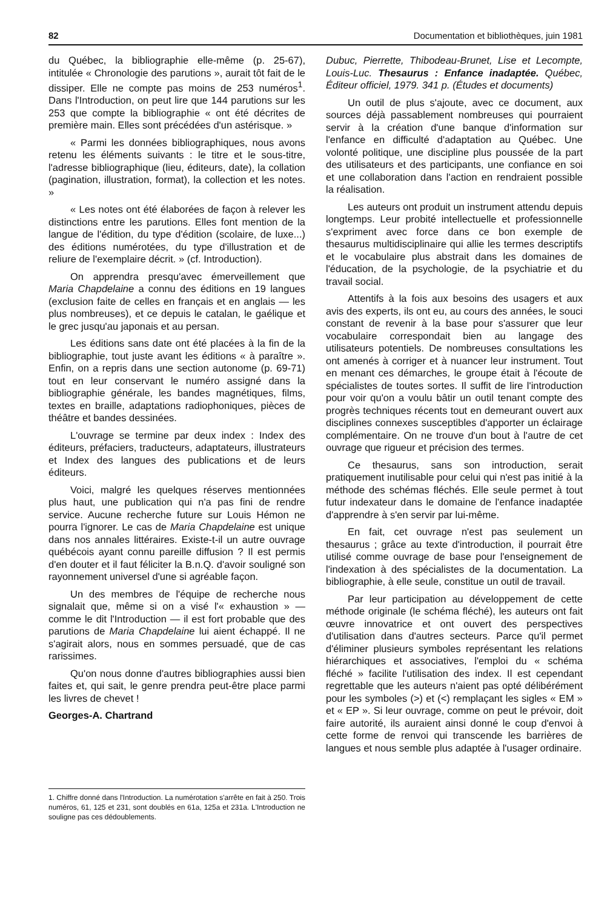82 Documentation et bibliothèques, juin 1981
du Québec, la bibliographie elle-même (p. 25-67), intitulée « Chronologie des parutions », aurait tôt fait de le dissiper. Elle ne compte pas moins de 253 numéros<sup>1</sup>. Dans l'Introduction, on peut lire que 144 parutions sur les 253 que compte la bibliographie « ont été décrites de première main. Elles sont précédées d'un astérisque. »
« Parmi les données bibliographiques, nous avons retenu les éléments suivants : le titre et le sous-titre, l'adresse bibliographique (lieu, éditeurs, date), la collation (pagination, illustration, format), la collection et les notes. »
« Les notes ont été élaborées de façon à relever les distinctions entre les parutions. Elles font mention de la langue de l'édition, du type d'édition (scolaire, de luxe...) des éditions numérotées, du type d'illustration et de reliure de l'exemplaire décrit. » (cf. Introduction).
On apprendra presqu'avec émerveillement que Maria Chapdelaine a connu des éditions en 19 langues (exclusion faite de celles en français et en anglais — les plus nombreuses), et ce depuis le catalan, le gaélique et le grec jusqu'au japonais et au persan.
Les éditions sans date ont été placées à la fin de la bibliographie, tout juste avant les éditions « à paraître ». Enfin, on a repris dans une section autonome (p. 69-71) tout en leur conservant le numéro assigné dans la bibliographie générale, les bandes magnétiques, films, textes en braille, adaptations radiophoniques, pièces de théâtre et bandes dessinées.
L'ouvrage se termine par deux index : Index des éditeurs, préfaciers, traducteurs, adaptateurs, illustrateurs et Index des langues des publications et de leurs éditeurs.
Voici, malgré les quelques réserves mentionnées plus haut, une publication qui n'a pas fini de rendre service. Aucune recherche future sur Louis Hémon ne pourra l'ignorer. Le cas de Maria Chapdelaine est unique dans nos annales littéraires. Existe-t-il un autre ouvrage québécois ayant connu pareille diffusion ? Il est permis d'en douter et il faut féliciter la B.n.Q. d'avoir souligné son rayonnement universel d'une si agréable façon.
Un des membres de l'équipe de recherche nous signalait que, même si on a visé l'« exhaustion » — comme le dit l'Introduction — il est fort probable que des parutions de Maria Chapdelaine lui aient échappé. Il ne s'agirait alors, nous en sommes persuadé, que de cas rarissimes.
Qu'on nous donne d'autres bibliographies aussi bien faites et, qui sait, le genre prendra peut-être place parmi les livres de chevet !
Georges-A. Chartrand
1. Chiffre donné dans l'Introduction. La numérotation s'arrête en fait à 250. Trois numéros, 61, 125 et 231, sont doublés en 61a, 125a et 231a. L'Introduction ne souligne pas ces dédoublements.
Dubuc, Pierrette, Thibodeau-Brunet, Lise et Lecompte, Louis-Luc. Thesaurus : Enfance inadaptée. Québec, Éditeur officiel, 1979. 341 p. (Études et documents)
Un outil de plus s'ajoute, avec ce document, aux sources déjà passablement nombreuses qui pourraient servir à la création d'une banque d'information sur l'enfance en difficulté d'adaptation au Québec. Une volonté politique, une discipline plus poussée de la part des utilisateurs et des participants, une confiance en soi et une collaboration dans l'action en rendraient possible la réalisation.
Les auteurs ont produit un instrument attendu depuis longtemps. Leur probité intellectuelle et professionnelle s'expriment avec force dans ce bon exemple de thesaurus multidisciplinaire qui allie les termes descriptifs et le vocabulaire plus abstrait dans les domaines de l'éducation, de la psychologie, de la psychiatrie et du travail social.
Attentifs à la fois aux besoins des usagers et aux avis des experts, ils ont eu, au cours des années, le souci constant de revenir à la base pour s'assurer que leur vocabulaire correspondait bien au langage des utilisateurs potentiels. De nombreuses consultations les ont amenés à corriger et à nuancer leur instrument. Tout en menant ces démarches, le groupe était à l'écoute de spécialistes de toutes sortes. Il suffit de lire l'introduction pour voir qu'on a voulu bâtir un outil tenant compte des progrès techniques récents tout en demeurant ouvert aux disciplines connexes susceptibles d'apporter un éclairage complémentaire. On ne trouve d'un bout à l'autre de cet ouvrage que rigueur et précision des termes.
Ce thesaurus, sans son introduction, serait pratiquement inutilisable pour celui qui n'est pas initié à la méthode des schémas fléchés. Elle seule permet à tout futur indexateur dans le domaine de l'enfance inadaptée d'apprendre à s'en servir par lui-même.
En fait, cet ouvrage n'est pas seulement un thesaurus ; grâce au texte d'introduction, il pourrait être utilisé comme ouvrage de base pour l'enseignement de l'indexation à des spécialistes de la documentation. La bibliographie, à elle seule, constitue un outil de travail.
Par leur participation au développement de cette méthode originale (le schéma fléché), les auteurs ont fait œuvre innovatrice et ont ouvert des perspectives d'utilisation dans d'autres secteurs. Parce qu'il permet d'éliminer plusieurs symboles représentant les relations hiérarchiques et associatives, l'emploi du « schéma fléché » facilite l'utilisation des index. Il est cependant regrettable que les auteurs n'aient pas opté délibérément pour les symboles (>) et (<) remplaçant les sigles « EM » et « EP ». Si leur ouvrage, comme on peut le prévoir, doit faire autorité, ils auraient ainsi donné le coup d'envoi à cette forme de renvoi qui transcende les barrières de langues et nous semble plus adaptée à l'usager ordinaire.